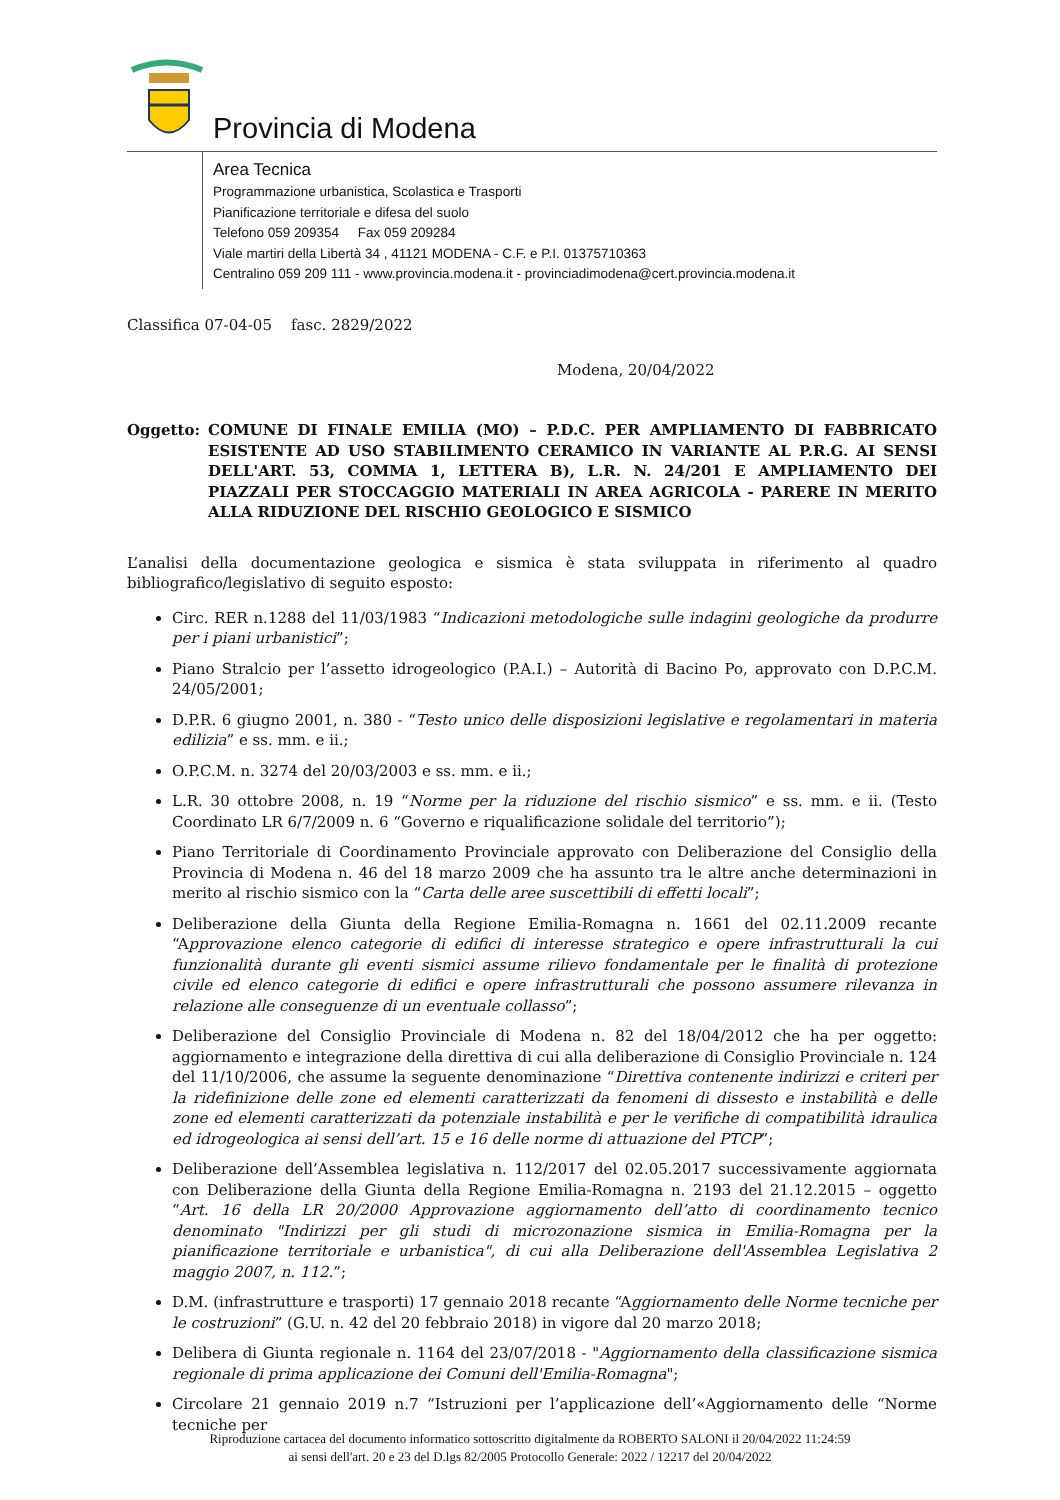Provincia di Modena
Area Tecnica
Programmazione urbanistica, Scolastica e Trasporti
Pianificazione territoriale e difesa del suolo
Telefono 059 209354 Fax 059 209284
Viale martiri della Libertà 34 , 41121 MODENA - C.F. e P.I. 01375710363
Centralino 059 209 111 - www.provincia.modena.it - provinciadimodena@cert.provincia.modena.it
Classifica 07-04-05 fasc. 2829/2022
Modena, 20/04/2022
Oggetto: COMUNE DI FINALE EMILIA (MO) – P.D.C. PER AMPLIAMENTO DI FABBRICATO ESISTENTE AD USO STABILIMENTO CERAMICO IN VARIANTE AL P.R.G. AI SENSI DELL'ART. 53, COMMA 1, LETTERA B), L.R. N. 24/201 E AMPLIAMENTO DEI PIAZZALI PER STOCCAGGIO MATERIALI IN AREA AGRICOLA - PARERE IN MERITO ALLA RIDUZIONE DEL RISCHIO GEOLOGICO E SISMICO
L’analisi della documentazione geologica e sismica è stata sviluppata in riferimento al quadro bibliografico/legislativo di seguito esposto:
Circ. RER n.1288 del 11/03/1983 “Indicazioni metodologiche sulle indagini geologiche da produrre per i piani urbanistici”;
Piano Stralcio per l’assetto idrogeologico (P.A.I.) – Autorità di Bacino Po, approvato con D.P.C.M. 24/05/2001;
D.P.R. 6 giugno 2001, n. 380 - “Testo unico delle disposizioni legislative e regolamentari in materia edilizia” e ss. mm. e ii.;
O.P.C.M. n. 3274 del 20/03/2003 e ss. mm. e ii.;
L.R. 30 ottobre 2008, n. 19 “Norme per la riduzione del rischio sismico” e ss. mm. e ii. (Testo Coordinato LR 6/7/2009 n. 6 “Governo e riqualificazione solidale del territorio”);
Piano Territoriale di Coordinamento Provinciale approvato con Deliberazione del Consiglio della Provincia di Modena n. 46 del 18 marzo 2009 che ha assunto tra le altre anche determinazioni in merito al rischio sismico con la “Carta delle aree suscettibili di effetti locali”;
Deliberazione della Giunta della Regione Emilia-Romagna n. 1661 del 02.11.2009 recante “Approvazione elenco categorie di edifici di interesse strategico e opere infrastrutturali la cui funzionalità durante gli eventi sismici assume rilievo fondamentale per le finalità di protezione civile ed elenco categorie di edifici e opere infrastrutturali che possono assumere rilevanza in relazione alle conseguenze di un eventuale collasso”;
Deliberazione del Consiglio Provinciale di Modena n. 82 del 18/04/2012 che ha per oggetto: aggiornamento e integrazione della direttiva di cui alla deliberazione di Consiglio Provinciale n. 124 del 11/10/2006, che assume la seguente denominazione “Direttiva contenente indirizzi e criteri per la ridefinizione delle zone ed elementi caratterizzati da fenomeni di dissesto e instabilità e delle zone ed elementi caratterizzati da potenziale instabilità e per le verifiche di compatibilità idraulica ed idrogeologica ai sensi dell’art. 15 e 16 delle norme di attuazione del PTCP”;
Deliberazione dell’Assemblea legislativa n. 112/2017 del 02.05.2017 successivamente aggiornata con Deliberazione della Giunta della Regione Emilia-Romagna n. 2193 del 21.12.2015 – oggetto “Art. 16 della LR 20/2000 Approvazione aggiornamento dell’atto di coordinamento tecnico denominato "Indirizzi per gli studi di microzonazione sismica in Emilia-Romagna per la pianificazione territoriale e urbanistica", di cui alla Deliberazione dell'Assemblea Legislativa 2 maggio 2007, n. 112.”;
D.M. (infrastrutture e trasporti) 17 gennaio 2018 recante “Aggiornamento delle Norme tecniche per le costruzioni” (G.U. n. 42 del 20 febbraio 2018) in vigore dal 20 marzo 2018;
Delibera di Giunta regionale n. 1164 del 23/07/2018 - "Aggiornamento della classificazione sismica regionale di prima applicazione dei Comuni dell'Emilia-Romagna";
Circolare 21 gennaio 2019 n.7 “Istruzioni per l’applicazione dell’«Aggiornamento delle “Norme tecniche per
Riproduzione cartacea del documento informatico sottoscritto digitalmente da ROBERTO SALONI il 20/04/2022 11:24:59
ai sensi dell'art. 20 e 23 del D.lgs 82/2005 Protocollo Generale: 2022 / 12217 del 20/04/2022